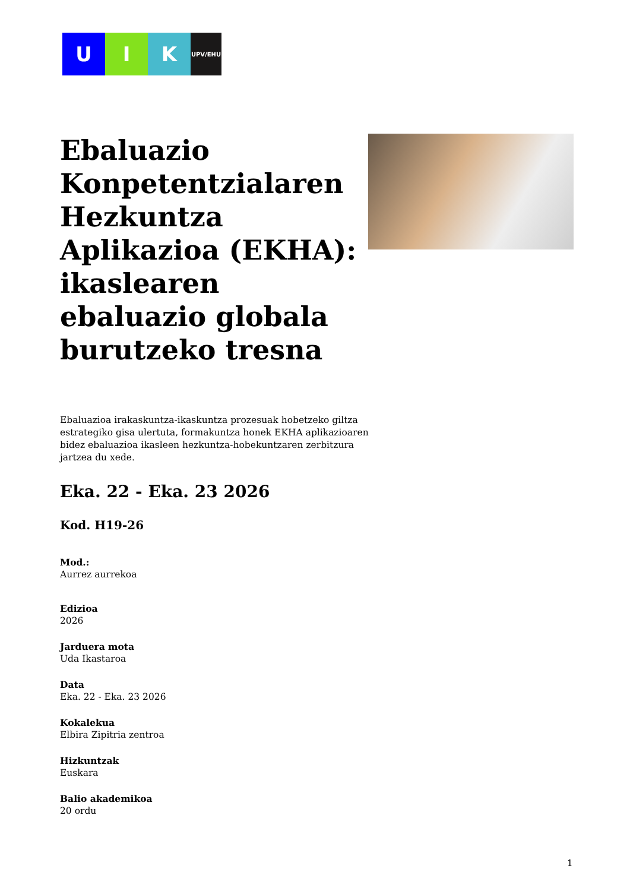U I K
UPV/EHU
Ebaluazio Konpetentzialaren Hezkuntza Aplikazioa (EKHA): ikaslearen ebaluazio globala burutzeko tresna
Ebaluazioa irakaskuntza-ikaskuntza prozesuak hobetzeko giltza estrategiko gisa ulertuta, formakuntza honek EKHA aplikazioaren bidez ebaluazioa ikasleen hezkuntza-hobekuntzaren zerbitzura jartzea du xede.
Eka. 22 - Eka. 23 2026
Kod. H19-26
Mod.:
Aurrez aurrekoa
Edizioa
2026
Jarduera mota
Uda Ikastaroa
Data
Eka. 22 - Eka. 23 2026
Kokalekua
Elbira Zipitria zentroa
Hizkuntzak
Euskara
Balio akademikoa
20 ordu
1